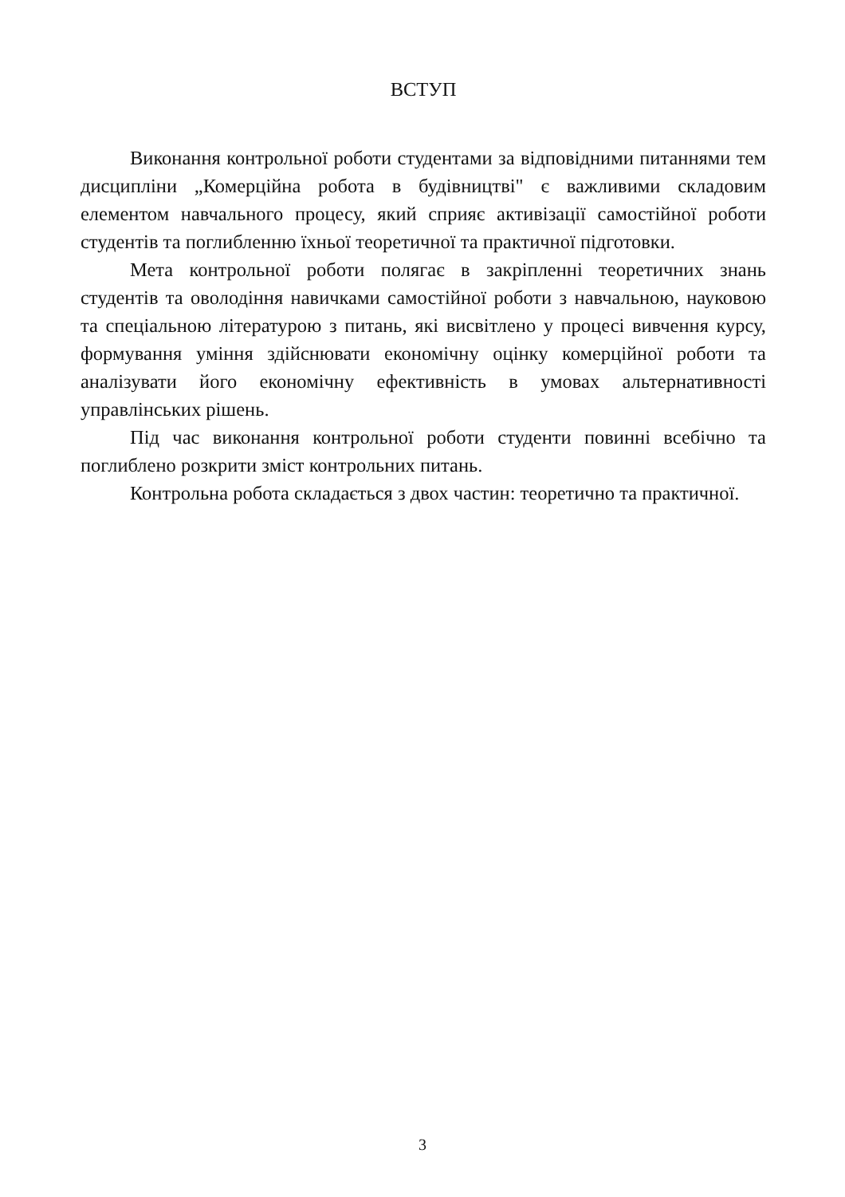ВСТУП
Виконання контрольної роботи студентами за відповідними питаннями тем дисципліни „Комерційна робота в будівництві" є важливими складовим елементом навчального процесу, який сприяє активізації самостійної роботи студентів та поглибленню їхньої теоретичної та практичної підготовки.
Мета контрольної роботи полягає в закріпленні теоретичних знань студентів та оволодіння навичками самостійної роботи з навчальною, науковою та спеціальною літературою з питань, які висвітлено у процесі вивчення курсу, формування уміння здійснювати економічну оцінку комерційної роботи та аналізувати його економічну ефективність в умовах альтернативності управлінських рішень.
Під час виконання контрольної роботи студенти повинні всебічно та поглиблено розкрити зміст контрольних питань.
Контрольна робота складається з двох частин: теоретично та практичної.
3